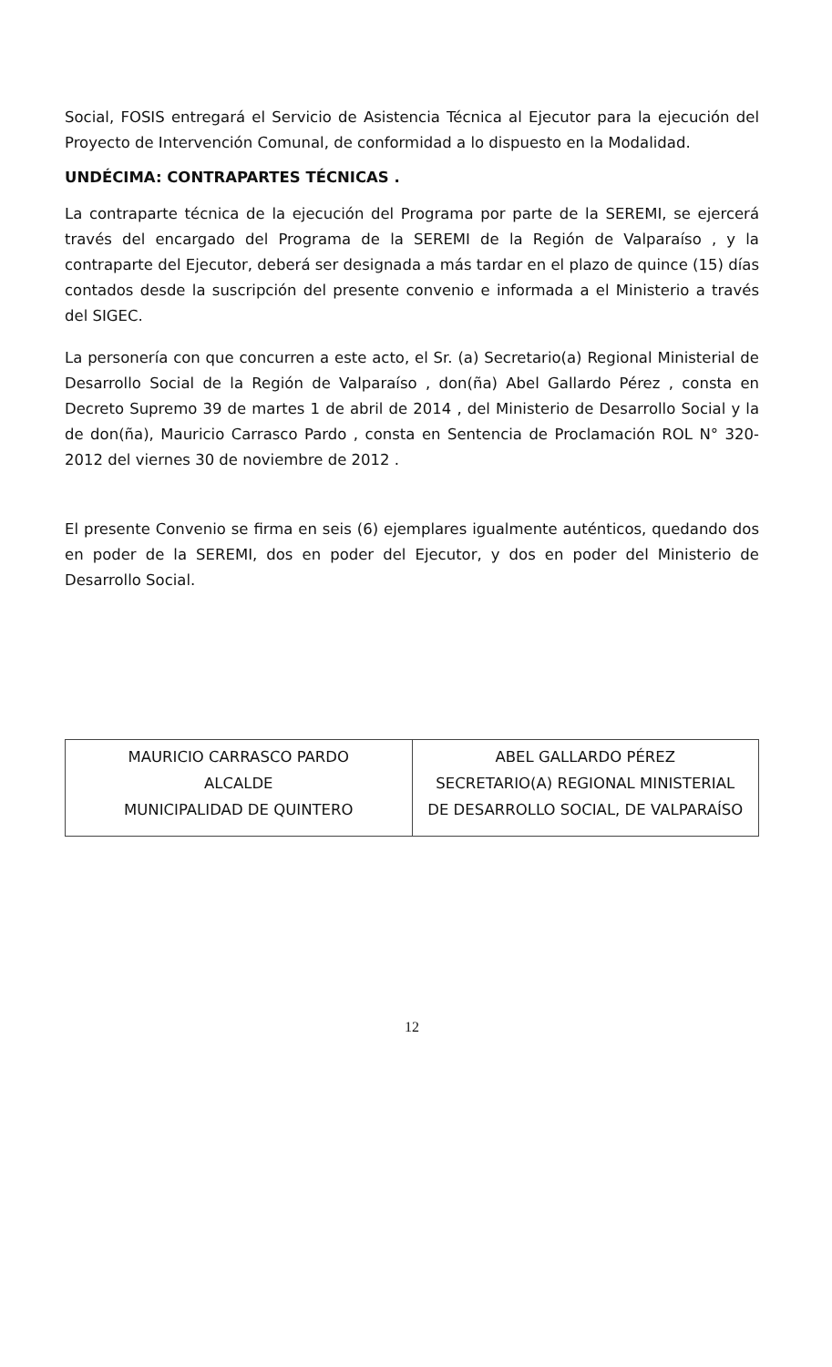Social, FOSIS entregará el Servicio de Asistencia Técnica al Ejecutor para la ejecución del Proyecto de Intervención Comunal, de conformidad a lo dispuesto en la Modalidad.
UNDÉCIMA: CONTRAPARTES TÉCNICAS .
La contraparte técnica de la ejecución del Programa por parte de la SEREMI, se ejercerá través del encargado del Programa de la SEREMI de la Región de Valparaíso , y la contraparte del Ejecutor, deberá ser designada a más tardar en el plazo de quince (15) días contados desde la suscripción del presente convenio e informada a el Ministerio a través del SIGEC.
La personería con que concurren a este acto, el Sr. (a) Secretario(a) Regional Ministerial de Desarrollo Social de la Región de Valparaíso , don(ña) Abel Gallardo Pérez , consta en Decreto Supremo 39 de martes 1 de abril de 2014 , del Ministerio de Desarrollo Social y la de don(ña), Mauricio Carrasco Pardo , consta en Sentencia de Proclamación ROL N° 320-2012 del viernes 30 de noviembre de 2012 .
El presente Convenio se firma en seis (6) ejemplares igualmente auténticos, quedando dos en poder de la SEREMI, dos en poder del Ejecutor, y dos en poder del Ministerio de Desarrollo Social.
| MAURICIO CARRASCO PARDO ALCALDE MUNICIPALIDAD DE QUINTERO | ABEL GALLARDO PÉREZ SECRETARIO(A) REGIONAL MINISTERIAL DE DESARROLLO SOCIAL, DE VALPARAÍSO |
12